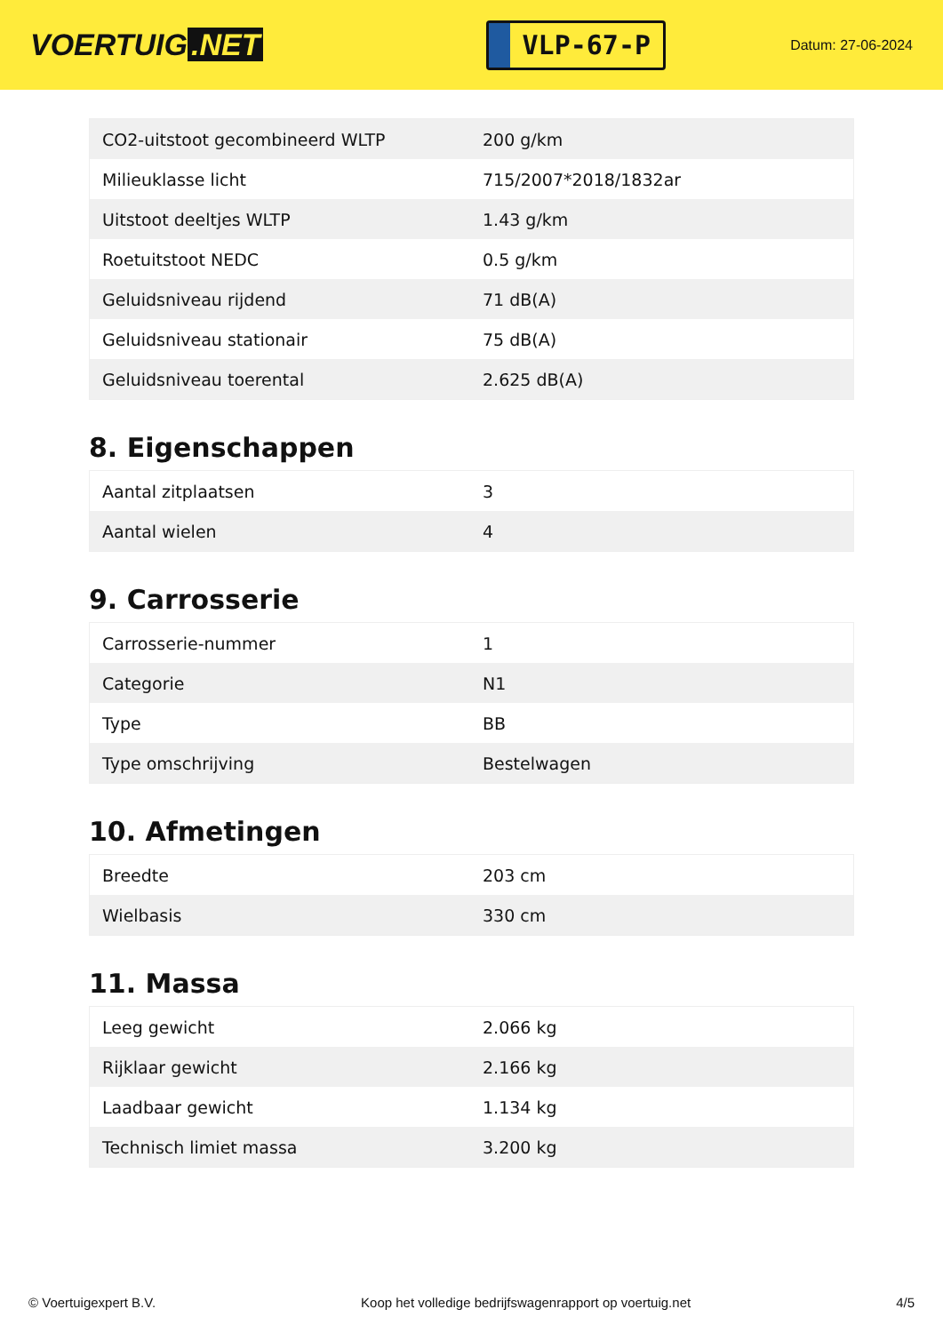VOERTUIG.NET
VLP-67-P
Datum: 27-06-2024
| CO2-uitstoot gecombineerd WLTP | 200 g/km |
| Milieuklasse licht | 715/2007*2018/1832ar |
| Uitstoot deeltjes WLTP | 1.43 g/km |
| Roetuitstoot NEDC | 0.5 g/km |
| Geluidsniveau rijdend | 71 dB(A) |
| Geluidsniveau stationair | 75 dB(A) |
| Geluidsniveau toerental | 2.625 dB(A) |
8. Eigenschappen
| Aantal zitplaatsen | 3 |
| Aantal wielen | 4 |
9. Carrosserie
| Carrosserie-nummer | 1 |
| Categorie | N1 |
| Type | BB |
| Type omschrijving | Bestelwagen |
10. Afmetingen
| Breedte | 203 cm |
| Wielbasis | 330 cm |
11. Massa
| Leeg gewicht | 2.066 kg |
| Rijklaar gewicht | 2.166 kg |
| Laadbaar gewicht | 1.134 kg |
| Technisch limiet massa | 3.200 kg |
© Voertuigexpert B.V. Koop het volledige bedrijfswagenrapport op voertuig.net 4/5